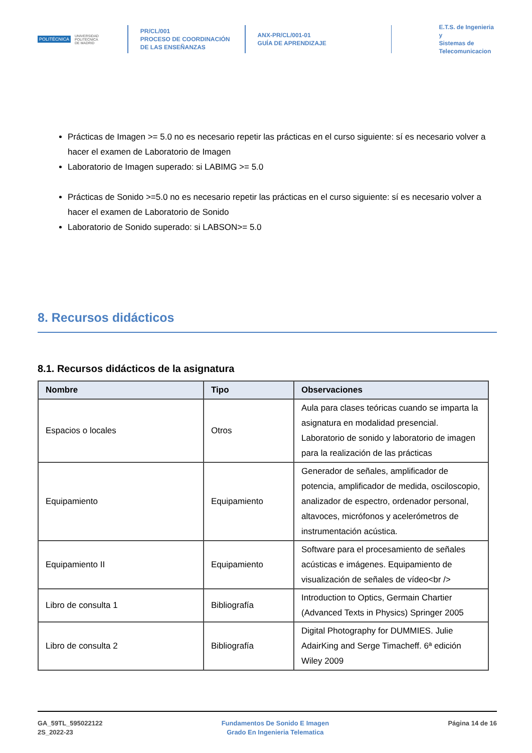POLITÉCNICA UNIVERSIDAD
POLITÉCNICA
DE MADRID
PR/CL/001
PROCESO DE COORDINACIÓN DE LAS ENSEÑANZAS
ANX-PR/CL/001-01
GUÍA DE APRENDIZAJE
E.T.S. de Ingenieria y
Sistemas de
Telecomunicacion
Prácticas de Imagen >= 5.0 no es necesario repetir las prácticas en el curso siguiente: sí es necesario volver a hacer el examen de Laboratorio de Imagen
Laboratorio de Imagen superado: si LABIMG >= 5.0
Prácticas de Sonido >=5.0 no es necesario repetir las prácticas en el curso siguiente: sí es necesario volver a hacer el examen de Laboratorio de Sonido
Laboratorio de Sonido superado: si LABSON>= 5.0
8. Recursos didácticos
8.1. Recursos didácticos de la asignatura
| Nombre | Tipo | Observaciones |
| --- | --- | --- |
| Espacios o locales | Otros | Aula para clases teóricas cuando se imparta la asignatura en modalidad presencial. Laboratorio de sonido y laboratorio de imagen para la realización de las prácticas |
| Equipamiento | Equipamiento | Generador de señales, amplificador de potencia, amplificador de medida, osciloscopio, analizador de espectro, ordenador personal, altavoces, micrófonos y acelerómetros de instrumentación acústica. |
| Equipamiento II | Equipamiento | Software para el procesamiento de señales acústicas e imágenes. Equipamiento de visualización de señales de vídeo<br /> |
| Libro de consulta 1 | Bibliografía | Introduction to Optics, Germain Chartier (Advanced Texts in Physics) Springer 2005 |
| Libro de consulta 2 | Bibliografía | Digital Photography for DUMMIES. Julie AdairKing and Serge Timacheff. 6ª edición Wiley 2009 |
GA_59TL_595022122
2S_2022-23
Fundamentos De Sonido E Imagen
Grado En Ingenieria Telematica
Página 14 de 16